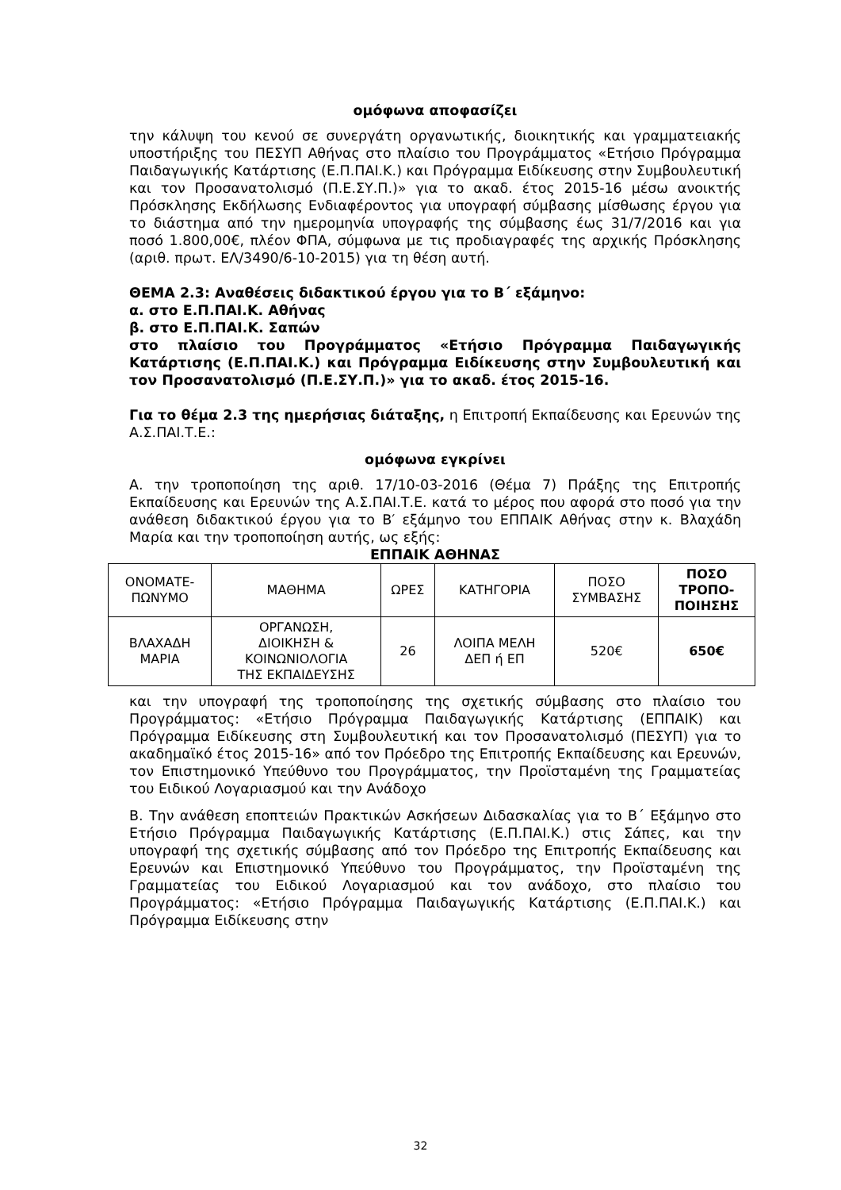ομόφωνα αποφασίζει
την κάλυψη του κενού σε συνεργάτη οργανωτικής, διοικητικής και γραμματειακής υποστήριξης του ΠΕΣΥΠ Αθήνας στο πλαίσιο του Προγράμματος «Ετήσιο Πρόγραμμα Παιδαγωγικής Κατάρτισης (Ε.Π.ΠΑΙ.Κ.) και Πρόγραμμα Ειδίκευσης στην Συμβουλευτική και τον Προσανατολισμό (Π.Ε.ΣΥ.Π.)» για το ακαδ. έτος 2015-16 μέσω ανοικτής Πρόσκλησης Εκδήλωσης Ενδιαφέροντος για υπογραφή σύμβασης μίσθωσης έργου για το διάστημα από την ημερομηνία υπογραφής της σύμβασης έως 31/7/2016 και για ποσό 1.800,00€, πλέον ΦΠΑ, σύμφωνα με τις προδιαγραφές της αρχικής Πρόσκλησης (αριθ. πρωτ. ΕΛ/3490/6-10-2015) για τη θέση αυτή.
ΘΕΜΑ 2.3: Αναθέσεις διδακτικού έργου για το Β΄ εξάμηνο:
α. στο Ε.Π.ΠΑΙ.Κ. Αθήνας
β. στο Ε.Π.ΠΑΙ.Κ. Σαπών
στο πλαίσιο του Προγράμματος «Ετήσιο Πρόγραμμα Παιδαγωγικής Κατάρτισης (Ε.Π.ΠΑΙ.Κ.) και Πρόγραμμα Ειδίκευσης στην Συμβουλευτική και τον Προσανατολισμό (Π.Ε.ΣΥ.Π.)» για το ακαδ. έτος 2015-16.
Για το θέμα 2.3 της ημερήσιας διάταξης, η Επιτροπή Εκπαίδευσης και Ερευνών της Α.Σ.ΠΑΙ.Τ.Ε.:
ομόφωνα εγκρίνει
Α. την τροποποίηση της αριθ. 17/10-03-2016 (Θέμα 7) Πράξης της Επιτροπής Εκπαίδευσης και Ερευνών της Α.Σ.ΠΑΙ.Τ.Ε. κατά το μέρος που αφορά στο ποσό για την ανάθεση διδακτικού έργου για το Β′ εξάμηνο του ΕΠΠΑΙΚ Αθήνας στην κ. Βλαχάδη Μαρία και την τροποποίηση αυτής, ως εξής:
ΕΠΠΑΙΚ ΑΘΗΝΑΣ
| ΟΝΟΜΑΤΕ- ΠΩΝΥΜΟ | ΜΑΘΗΜΑ | ΩΡΕΣ | ΚΑΤΗΓΟΡΙΑ | ΠΟΣΟ ΣΥΜΒΑΣΗΣ | ΠΟΣΟ ΤΡΟΠΟ- ΠΟΙΗΣΗΣ |
| --- | --- | --- | --- | --- | --- |
| ΒΛΑΧΑΔΗ ΜΑΡΙΑ | ΟΡΓΑΝΩΣΗ, ΔΙΟΙΚΗΣΗ & ΚΟΙΝΩΝΙΟΛΟΓΙΑ ΤΗΣ ΕΚΠΑΙΔΕΥΣΗΣ | 26 | ΛΟΙΠΑ ΜΕΛΗ ΔΕΠ ή ΕΠ | 520€ | 650€ |
και την υπογραφή της τροποποίησης της σχετικής σύμβασης στο πλαίσιο του Προγράμματος: «Ετήσιο Πρόγραμμα Παιδαγωγικής Κατάρτισης (ΕΠΠΑΙΚ) και Πρόγραμμα Ειδίκευσης στη Συμβουλευτική και τον Προσανατολισμό (ΠΕΣΥΠ) για το ακαδημαϊκό έτος 2015-16» από τον Πρόεδρο της Επιτροπής Εκπαίδευσης και Ερευνών, τον Επιστημονικό Υπεύθυνο του Προγράμματος, την Προϊσταμένη της Γραμματείας του Ειδικού Λογαριασμού και την Ανάδοχο
Β. Την ανάθεση εποπτειών Πρακτικών Ασκήσεων Διδασκαλίας για το Β΄ Εξάμηνο στο Ετήσιο Πρόγραμμα Παιδαγωγικής Κατάρτισης (Ε.Π.ΠΑΙ.Κ.) στις Σάπες, και την υπογραφή της σχετικής σύμβασης από τον Πρόεδρο της Επιτροπής Εκπαίδευσης και Ερευνών και Επιστημονικό Υπεύθυνο του Προγράμματος, την Προϊσταμένη της Γραμματείας του Ειδικού Λογαριασμού και τον ανάδοχο, στο πλαίσιο του Προγράμματος: «Ετήσιο Πρόγραμμα Παιδαγωγικής Κατάρτισης (Ε.Π.ΠΑΙ.Κ.) και Πρόγραμμα Ειδίκευσης στην
32